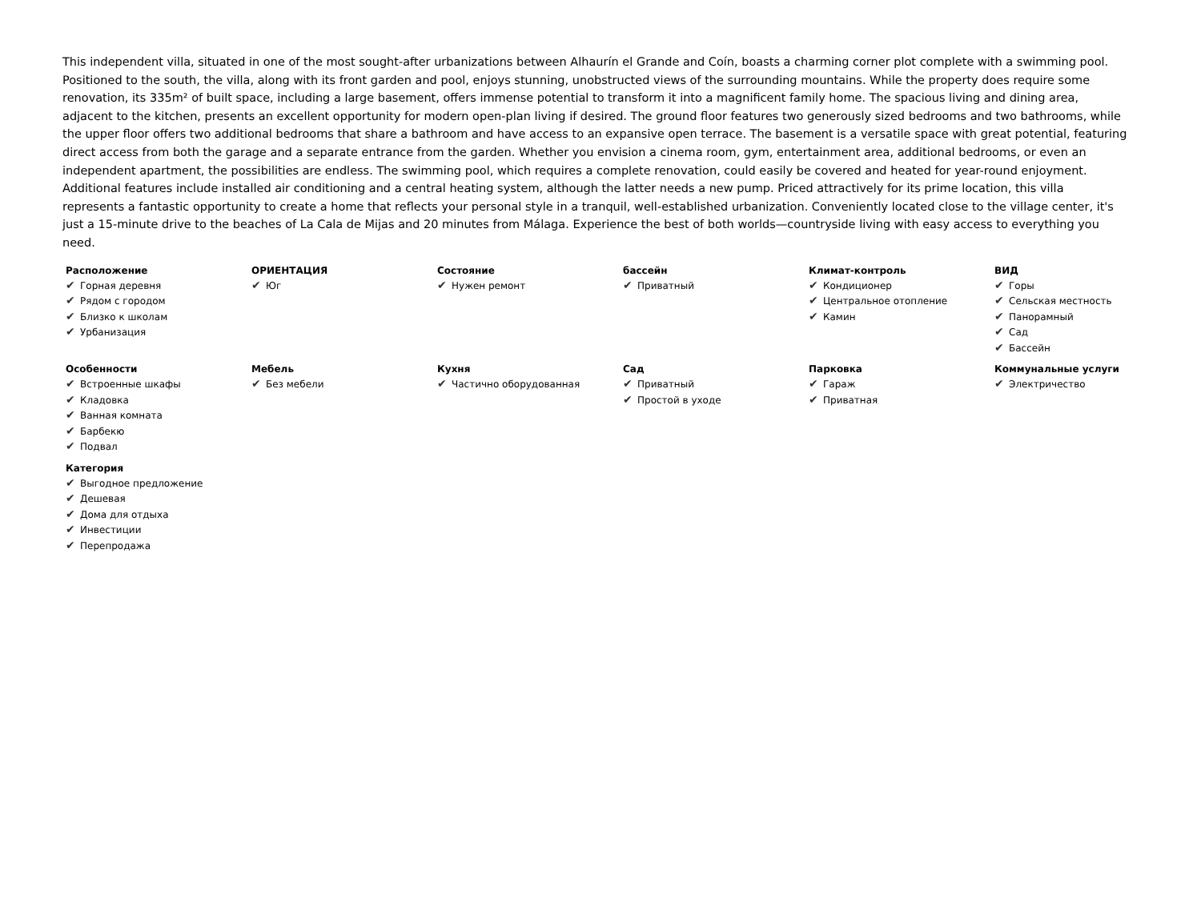This independent villa, situated in one of the most sought-after urbanizations between Alhaurín el Grande and Coín, boasts a charming corner plot complete with a swimming pool. Positioned to the south, the villa, along with its front garden and pool, enjoys stunning, unobstructed views of the surrounding mountains. While the property does require some renovation, its 335m² of built space, including a large basement, offers immense potential to transform it into a magnificent family home. The spacious living and dining area, adjacent to the kitchen, presents an excellent opportunity for modern open-plan living if desired. The ground floor features two generously sized bedrooms and two bathrooms, while the upper floor offers two additional bedrooms that share a bathroom and have access to an expansive open terrace. The basement is a versatile space with great potential, featuring direct access from both the garage and a separate entrance from the garden. Whether you envision a cinema room, gym, entertainment area, additional bedrooms, or even an independent apartment, the possibilities are endless. The swimming pool, which requires a complete renovation, could easily be covered and heated for year-round enjoyment. Additional features include installed air conditioning and a central heating system, although the latter needs a new pump. Priced attractively for its prime location, this villa represents a fantastic opportunity to create a home that reflects your personal style in a tranquil, well-established urbanization. Conveniently located close to the village center, it's just a 15-minute drive to the beaches of La Cala de Mijas and 20 minutes from Málaga. Experience the best of both worlds—countryside living with easy access to everything you need.
Расположение
✔ Горная деревня
✔ Рядом с городом
✔ Близко к школам
✔ Урбанизация
ОРИЕНТАЦИЯ
✔ Юг
Состояние
✔ Нужен ремонт
бассейн
✔ Приватный
Климат-контроль
✔ Кондиционер
✔ Центральное отопление
✔ Камин
ВИД
✔ Горы
✔ Сельская местность
✔ Панорамный
✔ Сад
✔ Бассейн
Особенности
✔ Встроенные шкафы
✔ Кладовка
✔ Ванная комната
✔ Барбекю
✔ Подвал
Мебель
✔ Без мебели
Кухня
✔ Частично оборудованная
Сад
✔ Приватный
✔ Простой в уходе
Парковка
✔ Гараж
✔ Приватная
Коммунальные услуги
✔ Электричество
Категория
✔ Выгодное предложение
✔ Дешевая
✔ Дома для отдыха
✔ Инвестиции
✔ Перепродажа